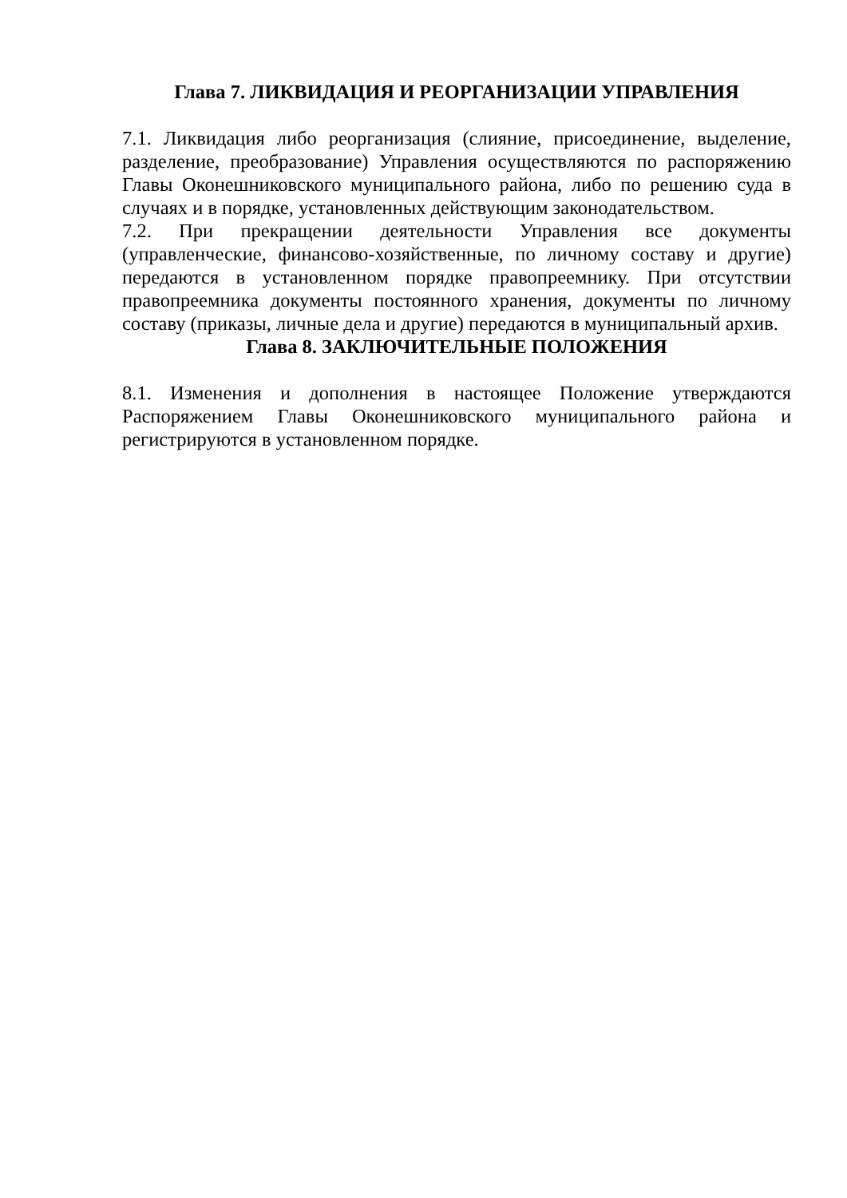Глава 7. ЛИКВИДАЦИЯ И РЕОРГАНИЗАЦИИ УПРАВЛЕНИЯ
7.1. Ликвидация либо реорганизация (слияние, присоединение, выделение, разделение, преобразование) Управления осуществляются по распоряжению Главы Оконешниковского муниципального района, либо по решению суда в случаях и в порядке, установленных действующим законодательством.
7.2. При прекращении деятельности Управления все документы (управленческие, финансово-хозяйственные, по личному составу и другие) передаются в установленном порядке правопреемнику. При отсутствии правопреемника документы постоянного хранения, документы по личному составу (приказы, личные дела и другие) передаются в муниципальный архив.
Глава 8. ЗАКЛЮЧИТЕЛЬНЫЕ ПОЛОЖЕНИЯ
8.1. Изменения и дополнения в настоящее Положение утверждаются Распоряжением Главы Оконешниковского муниципального района и регистрируются в установленном порядке.